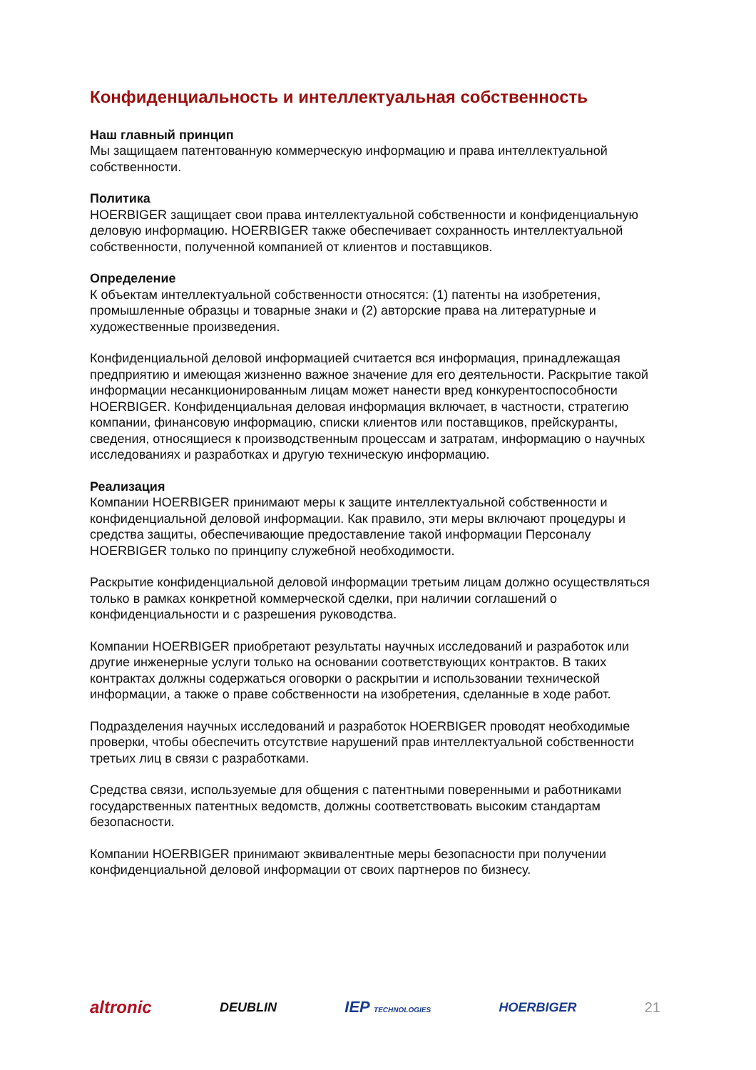Конфиденциальность и интеллектуальная собственность
Наш главный принцип
Мы защищаем патентованную коммерческую информацию и права интеллектуальной собственности.
Политика
HOERBIGER защищает свои права интеллектуальной собственности и конфиденциальную деловую информацию. HOERBIGER также обеспечивает сохранность интеллектуальной собственности, полученной компанией от клиентов и поставщиков.
Определение
К объектам интеллектуальной собственности относятся: (1) патенты на изобретения, промышленные образцы и товарные знаки и (2) авторские права на литературные и художественные произведения.
Конфиденциальной деловой информацией считается вся информация, принадлежащая предприятию и имеющая жизненно важное значение для его деятельности. Раскрытие такой информации несанкционированным лицам может нанести вред конкурентоспособности HOERBIGER. Конфиденциальная деловая информация включает, в частности, стратегию компании, финансовую информацию, списки клиентов или поставщиков, прейскуранты, сведения, относящиеся к производственным процессам и затратам, информацию о научных исследованиях и разработках и другую техническую информацию.
Реализация
Компании HOERBIGER принимают меры к защите интеллектуальной собственности и конфиденциальной деловой информации. Как правило, эти меры включают процедуры и средства защиты, обеспечивающие предоставление такой информации Персоналу HOERBIGER только по принципу служебной необходимости.
Раскрытие конфиденциальной деловой информации третьим лицам должно осуществляться только в рамках конкретной коммерческой сделки, при наличии соглашений о конфиденциальности и с разрешения руководства.
Компании HOERBIGER приобретают результаты научных исследований и разработок или другие инженерные услуги только на основании соответствующих контрактов. В таких контрактах должны содержаться оговорки о раскрытии и использовании технической информации, а также о праве собственности на изобретения, сделанные в ходе работ.
Подразделения научных исследований и разработок HOERBIGER проводят необходимые проверки, чтобы обеспечить отсутствие нарушений прав интеллектуальной собственности третьих лиц в связи с разработками.
Средства связи, используемые для общения с патентными поверенными и работниками государственных патентных ведомств, должны соответствовать высоким стандартам безопасности.
Компании HOERBIGER принимают эквивалентные меры безопасности при получении конфиденциальной деловой информации от своих партнеров по бизнесу.
altronic DEUBLIN IEP TECHNOLOGIES HOERBIGER 21